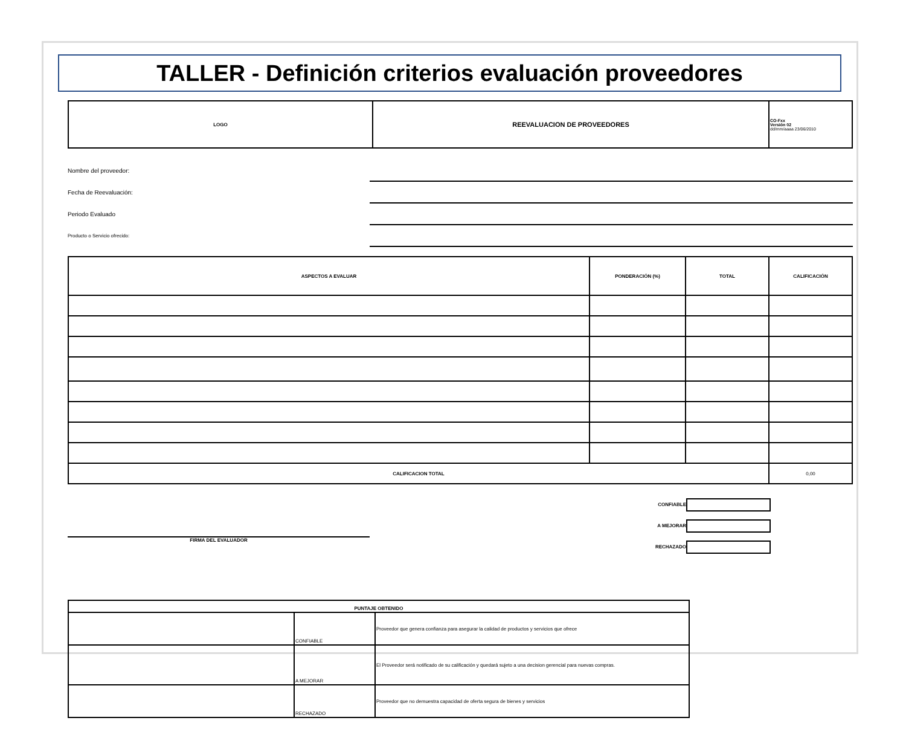TALLER - Definición criterios evaluación proveedores
| LOGO | REEVALUACION DE PROVEEDORES | CO-Fxx Versión 02 dd/mm/aaaa 23/06/2010 |
Nombre del proveedor:
Fecha de Reevaluación:
Periodo Evaluado
Producto o Servicio ofrecido:
| ASPECTOS A EVALUAR | PONDERACIÓN (%) | TOTAL | CALIFICACIÓN |
| --- | --- | --- | --- |
| CALIFICACION TOTAL | | | 0,00 |
FIRMA DEL EVALUADOR
CONFIABLE
A MEJORAR
RECHAZADO
| PUNTAJE OBTENIDO | | |
| | CONFIABLE | Proveedor que genera confianza para asegurar la calidad de productos y servicios que ofrece |
| | A MEJORAR | El Proveedor será notificado de su calificación y quedará sujeto a una decision gerencial para nuevas compras. |
| | RECHAZADO | Proveedor que no demuestra capacidad de oferta segura de bienes y servicios |